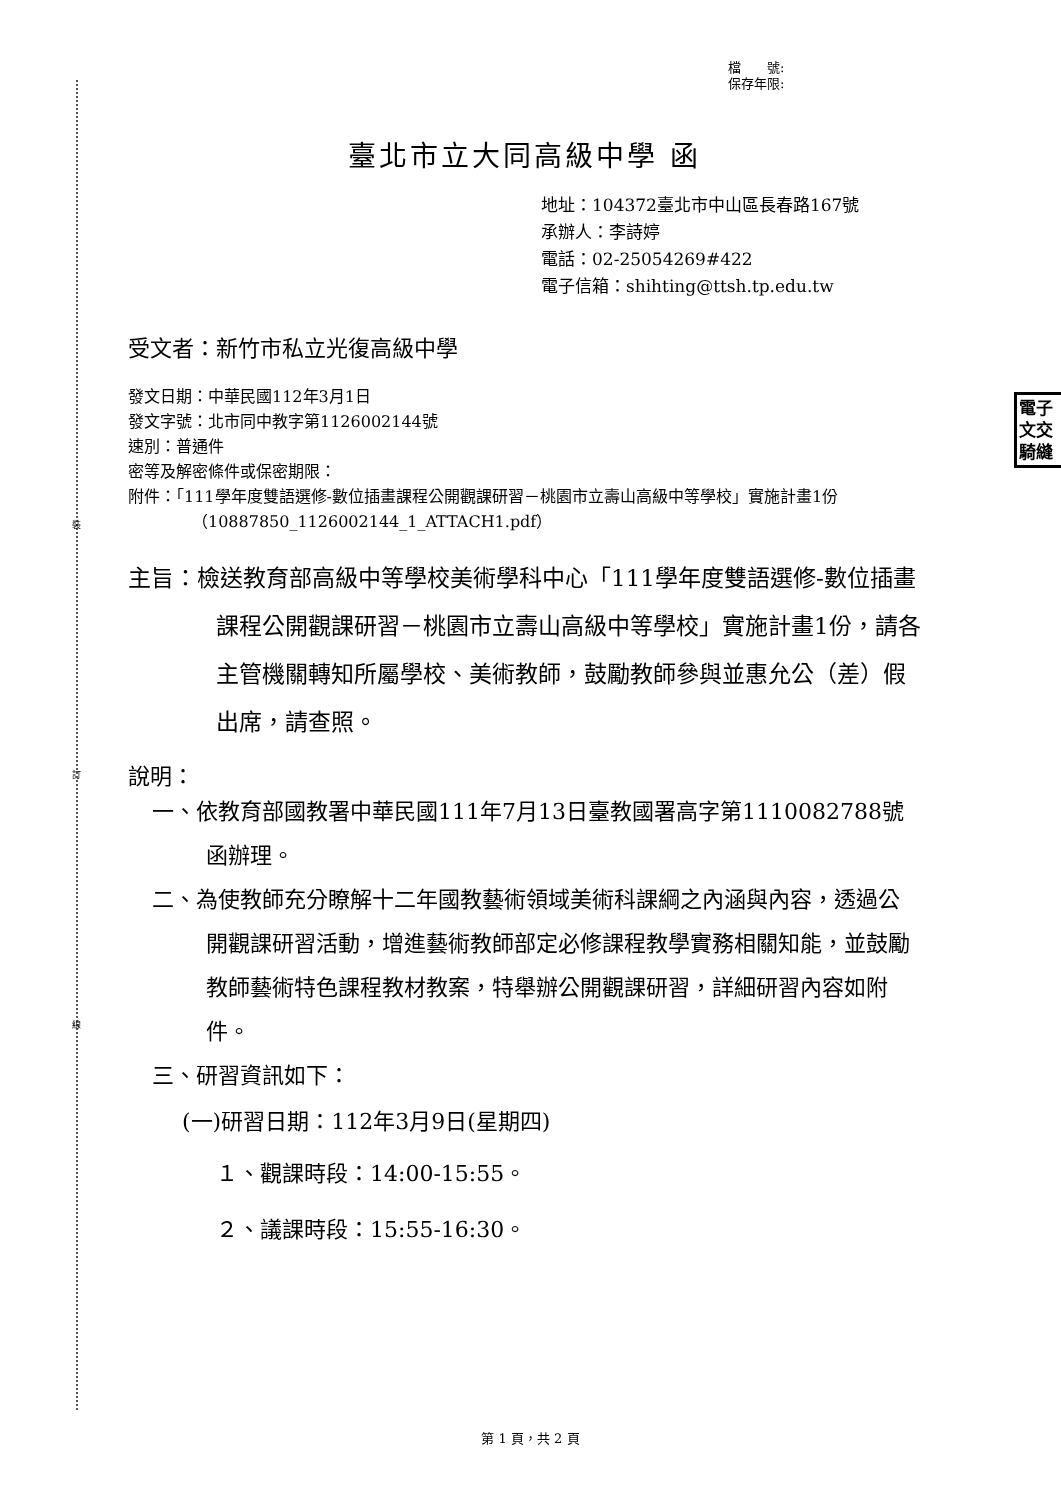裝
訂
線
電子 文交 騎縫
檔　　號:
保存年限:
臺北市立大同高級中學 函
地址：104372臺北市中山區長春路167號
承辦人：李詩婷
電話：02-25054269#422
電子信箱：shihting@ttsh.tp.edu.tw
受文者：新竹市私立光復高級中學
發文日期：中華民國112年3月1日
發文字號：北市同中教字第1126002144號
速別：普通件
密等及解密條件或保密期限：
附件：「111學年度雙語選修-數位插畫課程公開觀課研習－桃園市立壽山高級中等學校」實施計畫1份（10887850_1126002144_1_ATTACH1.pdf）
主旨：檢送教育部高級中等學校美術學科中心「111學年度雙語選修-數位插畫課程公開觀課研習－桃園市立壽山高級中等學校」實施計畫1份，請各主管機關轉知所屬學校、美術教師，鼓勵教師參與並惠允公（差）假出席，請查照。
說明：
一、依教育部國教署中華民國111年7月13日臺教國署高字第1110082788號函辦理。
二、為使教師充分瞭解十二年國教藝術領域美術科課綱之內涵與內容，透過公開觀課研習活動，增進藝術教師部定必修課程教學實務相關知能，並鼓勵教師藝術特色課程教材教案，特舉辦公開觀課研習，詳細研習內容如附件。
三、研習資訊如下：
(一)研習日期：112年3月9日(星期四)
１、觀課時段：14:00-15:55。
２、議課時段：15:55-16:30。
第 1 頁，共 2 頁